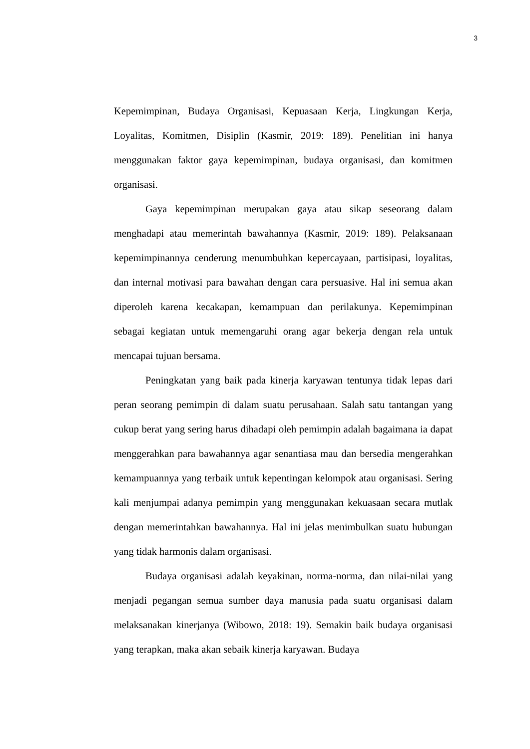3
Kepemimpinan, Budaya Organisasi, Kepuasaan Kerja, Lingkungan Kerja, Loyalitas, Komitmen, Disiplin (Kasmir, 2019: 189). Penelitian ini hanya menggunakan faktor gaya kepemimpinan, budaya organisasi, dan komitmen organisasi.
Gaya kepemimpinan merupakan gaya atau sikap seseorang dalam menghadapi atau memerintah bawahannya (Kasmir, 2019: 189). Pelaksanaan kepemimpinannya cenderung menumbuhkan kepercayaan, partisipasi, loyalitas, dan internal motivasi para bawahan dengan cara persuasive. Hal ini semua akan diperoleh karena kecakapan, kemampuan dan perilakunya. Kepemimpinan sebagai kegiatan untuk memengaruhi orang agar bekerja dengan rela untuk mencapai tujuan bersama.
Peningkatan yang baik pada kinerja karyawan tentunya tidak lepas dari peran seorang pemimpin di dalam suatu perusahaan. Salah satu tantangan yang cukup berat yang sering harus dihadapi oleh pemimpin adalah bagaimana ia dapat menggerahkan para bawahannya agar senantiasa mau dan bersedia mengerahkan kemampuannya yang terbaik untuk kepentingan kelompok atau organisasi. Sering kali menjumpai adanya pemimpin yang menggunakan kekuasaan secara mutlak dengan memerintahkan bawahannya. Hal ini jelas menimbulkan suatu hubungan yang tidak harmonis dalam organisasi.
Budaya organisasi adalah keyakinan, norma-norma, dan nilai-nilai yang menjadi pegangan semua sumber daya manusia pada suatu organisasi dalam melaksanakan kinerjanya (Wibowo, 2018: 19). Semakin baik budaya organisasi yang terapkan, maka akan sebaik kinerja karyawan. Budaya